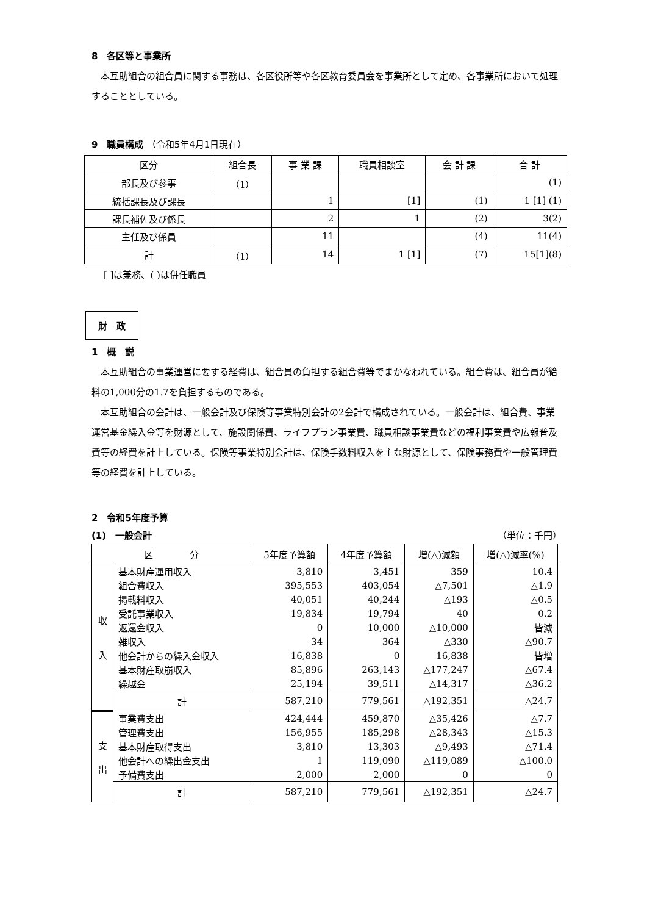8　各区等と事業所
本互助組合の組合員に関する事務は、各区役所等や各区教育委員会を事業所として定め、各事業所において処理することとしている。
9　職員構成 （令和5年4月1日現在）
| 区分 | 組合長 | 事 業 課 | 職員相談室 | 会 計 課 | 合 計 |
| 部長及び参事 | （1） | | | | (1) |
| 統括課長及び課長 | | 1 | [1] | (1) | 1 [1] (1) |
| 課長補佐及び係長 | | 2 | 1 | (2) | 3(2) |
| 主任及び係員 | | 11 | | (4) | 11(4) |
| 計 | （1） | 14 | 1 [1] | (7) | 15[1](8) |
[ ]は兼務、( )は併任職員
財　政
1　概　説
本互助組合の事業運営に要する経費は、組合員の負担する組合費等でまかなわれている。組合費は、組合員が給料の1,000分の1.7を負担するものである。
本互助組合の会計は、一般会計及び保険等事業特別会計の2会計で構成されている。一般会計は、組合費、事業運営基金繰入金等を財源として、施設関係費、ライフプラン事業費、職員相談事業費などの福利事業費や広報普及費等の経費を計上している。保険等事業特別会計は、保険手数料収入を主な財源として、保険事務費や一般管理費等の経費を計上している。
2　令和5年度予算
(1)　一般会計 （単位：千円）
| 区 分 | | 5年度予算額 | 4年度予算額 | 増(△)減額 | 増(△)減率(%) |
| 収 入 | 基本財産運用収入 | 3,810 | 3,451 | 359 | 10.4 |
| | 組合費収入 | 395,553 | 403,054 | △7,501 | △1.9 |
| | 掲載料収入 | 40,051 | 40,244 | △193 | △0.5 |
| | 受託事業収入 | 19,834 | 19,794 | 40 | 0.2 |
| | 返還金収入 | 0 | 10,000 | △10,000 | 皆減 |
| | 雑収入 | 34 | 364 | △330 | △90.7 |
| | 他会計からの繰入金収入 | 16,838 | 0 | 16,838 | 皆増 |
| | 基本財産取崩収入 | 85,896 | 263,143 | △177,247 | △67.4 |
| | 繰越金 | 25,194 | 39,511 | △14,317 | △36.2 |
| | 計 | 587,210 | 779,561 | △192,351 | △24.7 |
| 支 出 | 事業費支出 | 424,444 | 459,870 | △35,426 | △7.7 |
| | 管理費支出 | 156,955 | 185,298 | △28,343 | △15.3 |
| | 基本財産取得支出 | 3,810 | 13,303 | △9,493 | △71.4 |
| | 他会計への繰出金支出 | 1 | 119,090 | △119,089 | △100.0 |
| | 予備費支出 | 2,000 | 2,000 | 0 | 0 |
| | 計 | 587,210 | 779,561 | △192,351 | △24.7 |